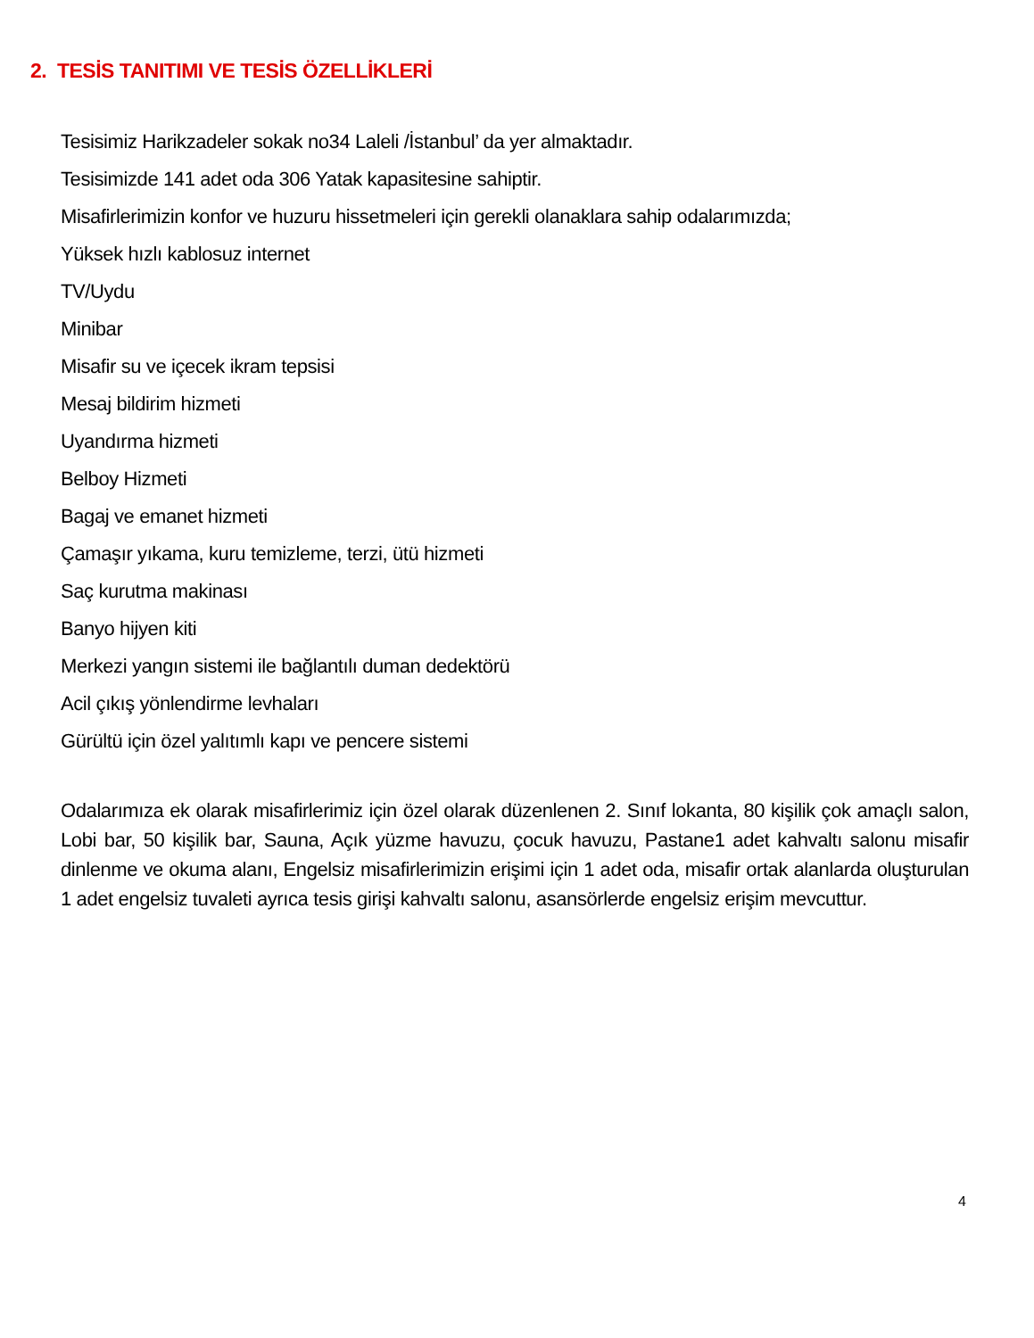2. TESİS TANITIMI VE TESİS ÖZELLİKLERİ
Tesisimiz Harikzadeler sokak no34 Laleli /İstanbul’ da yer almaktadır.
Tesisimizde 141 adet oda 306 Yatak kapasitesine sahiptir.
Misafirlerimizin konfor ve huzuru hissetmeleri için gerekli olanaklara sahip odalarımızda;
Yüksek hızlı kablosuz internet
TV/Uydu
Minibar
Misafir su ve içecek ikram tepsisi
Mesaj bildirim hizmeti
Uyandırma hizmeti
Belboy Hizmeti
Bagaj ve emanet hizmeti
Çamaşır yıkama, kuru temizleme, terzi, ütü hizmeti
Saç kurutma makinası
Banyo hijyen kiti
Merkezi yangın sistemi ile bağlantılı duman dedektörü
Acil çıkış yönlendirme levhaları
Gürültü için özel yalıtımlı kapı ve pencere sistemi
Odalarımıza ek olarak misafirlerimiz için özel olarak düzenlenen 2. Sınıf lokanta, 80 kişilik çok amaçlı salon, Lobi bar, 50 kişilik bar, Sauna, Açık yüzme havuzu, çocuk havuzu, Pastane1 adet kahvaltı salonu misafir dinlenme ve okuma alanı, Engelsiz misafirlerimizin erişimi için 1 adet oda, misafir ortak alanlarda oluşturulan 1 adet engelsiz tuvaleti ayrıca tesis girişi kahvaltı salonu, asansörlerde engelsiz erişim mevcuttur.
4